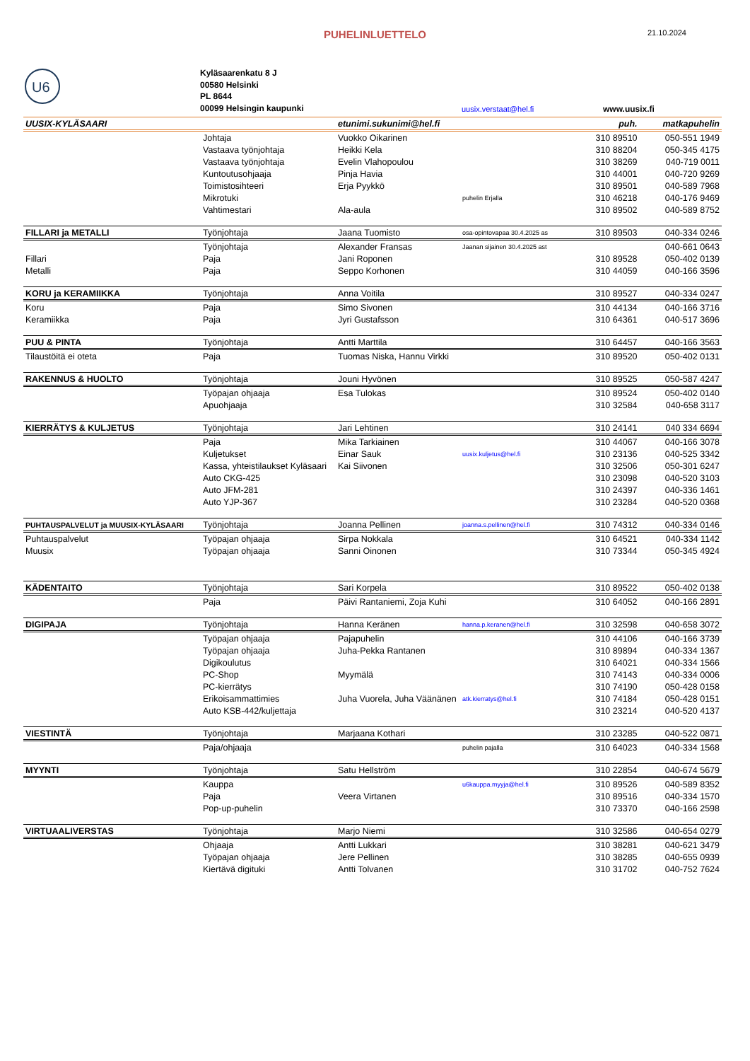PUHELINLUETTELO
21.10.2024
U6
Kyläsaarenkatu 8 J
00580 Helsinki
PL 8644
00099 Helsingin kaupunki
uusix.verstaat@hel.fi www.uusix.fi
| UUSIX-KYLÄSAARI | | etunimi.sukunimi@hel.fi | | puh. | matkapuhelin |
| | Johtaja | Vuokko Oikarinen | | 310 89510 | 050-551 1949 |
| | Vastaava työnjohtaja | Heikki Kela | | 310 88204 | 050-345 4175 |
| | Vastaava työnjohtaja | Evelin Vlahopoulou | | 310 38269 | 040-719 0011 |
| | Kuntoutusohjaaja | Pinja Havia | | 310 44001 | 040-720 9269 |
| | Toimistosihteeri | Erja Pyykkö | | 310 89501 | 040-589 7968 |
| | Mikrotuki | | puhelin Erjalla | 310 46218 | 040-176 9469 |
| | Vahtimestari | Ala-aula | | 310 89502 | 040-589 8752 |
| FILLARI ja METALLI | Työnjohtaja | Jaana Tuomisto | osa-opintovapaa 30.4.2025 as | 310 89503 | 040-334 0246 |
| | Työnjohtaja | Alexander Fransas | Jaanan sijainen 30.4.2025 ast | | 040-661 0643 |
| Fillari | Paja | Jani Roponen | | 310 89528 | 050-402 0139 |
| Metalli | Paja | Seppo Korhonen | | 310 44059 | 040-166 3596 |
| KORU ja KERAMIIKKA | Työnjohtaja | Anna Voitila | | 310 89527 | 040-334 0247 |
| Koru | Paja | Simo Sivonen | | 310 44134 | 040-166 3716 |
| Keramiikka | Paja | Jyri Gustafsson | | 310 64361 | 040-517 3696 |
| PUU & PINTA | Työnjohtaja | Antti Marttila | | 310 64457 | 040-166 3563 |
| Tilaustöitä ei oteta | Paja | Tuomas Niska, Hannu Virkki | | 310 89520 | 050-402 0131 |
| RAKENNUS & HUOLTO | Työnjohtaja | Jouni Hyvönen | | 310 89525 | 050-587 4247 |
| | Työpajan ohjaaja | Esa Tulokas | | 310 89524 | 050-402 0140 |
| | Apuohjaaja | | | 310 32584 | 040-658 3117 |
| KIERRÄTYS & KULJETUS | Työnjohtaja | Jari Lehtinen | | 310 24141 | 040 334 6694 |
| | Paja | Mika Tarkiainen | | 310 44067 | 040-166 3078 |
| | Kuljetukset | Einar Sauk | uusix.kuljetus@hel.fi | 310 23136 | 040-525 3342 |
| | Kassa, yhteistilaukset Kyläsaari | Kai Siivonen | | 310 32506 | 050-301 6247 |
| | Auto CKG-425 | | | 310 23098 | 040-520 3103 |
| | Auto JFM-281 | | | 310 24397 | 040-336 1461 |
| | Auto YJP-367 | | | 310 23284 | 040-520 0368 |
| PUHTAUSPALVELUT ja MUUSIX-KYLÄSAARI | Työnjohtaja | Joanna Pellinen | joanna.s.pellinen@hel.fi | 310 74312 | 040-334 0146 |
| Puhtauspalvelut | Työpajan ohjaaja | Sirpa Nokkala | | 310 64521 | 040-334 1142 |
| Muusix | Työpajan ohjaaja | Sanni Oinonen | | 310 73344 | 050-345 4924 |
| KÄDENTAITO | Työnjohtaja | Sari Korpela | | 310 89522 | 050-402 0138 |
| | Paja | Päivi Rantaniemi, Zoja Kuhi | | 310 64052 | 040-166 2891 |
| DIGIPAJA | Työnjohtaja | Hanna Keränen | hanna.p.keranen@hel.fi | 310 32598 | 040-658 3072 |
| | Työpajan ohjaaja | Pajapuhelin | | 310 44106 | 040-166 3739 |
| | Työpajan ohjaaja | Juha-Pekka Rantanen | | 310 89894 | 040-334 1367 |
| | Digikoulutus | | | 310 64021 | 040-334 1566 |
| | PC-Shop | Myymälä | | 310 74143 | 040-334 0006 |
| | PC-kierrätys | | | 310 74190 | 050-428 0158 |
| | Erikoisammattimies | Juha Vuorela, Juha Väänänen | atk.kierratys@hel.fi | 310 74184 | 050-428 0151 |
| | Auto KSB-442/kuljettaja | | | 310 23214 | 040-520 4137 |
| VIESTINTÄ | Työnjohtaja | Marjaana Kothari | | 310 23285 | 040-522 0871 |
| | Paja/ohjaaja | | puhelin pajalla | 310 64023 | 040-334 1568 |
| MYYNTI | Työnjohtaja | Satu Hellström | | 310 22854 | 040-674 5679 |
| | Kauppa | | u6kauppa.myyja@hel.fi | 310 89526 | 040-589 8352 |
| | Paja | Veera Virtanen | | 310 89516 | 040-334 1570 |
| | Pop-up-puhelin | | | 310 73370 | 040-166 2598 |
| VIRTUAALIVERSTAS | Työnjohtaja | Marjo Niemi | | 310 32586 | 040-654 0279 |
| | Ohjaaja | Antti Lukkari | | 310 38281 | 040-621 3479 |
| | Työpajan ohjaaja | Jere Pellinen | | 310 38285 | 040-655 0939 |
| | Kiertävä digituki | Antti Tolvanen | | 310 31702 | 040-752 7624 |